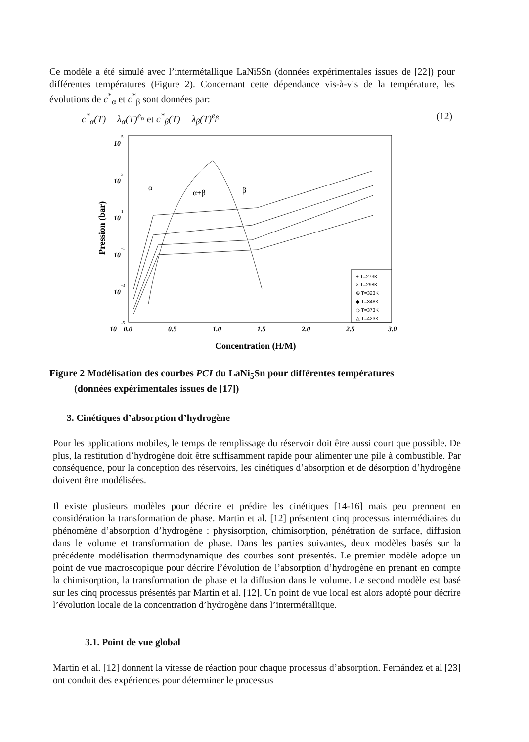Ce modèle a été simulé avec l’intermétallique LaNi5Sn (données expérimentales issues de [22]) pour différentes températures (Figure 2). Concernant cette dépendance vis-à-vis de la température, les évolutions de c<sup>*</sup><sub>α</sub> et c<sup>*</sup><sub>β</sub> sont données par:
c<sup>*</sup><sub>α</sub>(T) = λ<sub>α</sub>(T)<sup>e<sub>α</sub></sup> et c<sup>*</sup><sub>β</sub>(T) = λ<sub>β</sub>(T)<sup>e<sub>β</sub></sup> (12)
10
5
10
3
10
1
10
-1
10
-3
10
-5
0.0
0.5
1.0
1.5
2.0
2.5
3.0
Concentration (H/M)
Pression (bar)
α
α+β
β
+ T=273K
× T=298K
⊕ T=323K
◆ T=348K
◇ T=373K
△ T=423K
Figure 2 Modélisation des courbes PCI du LaNi<sub>5</sub>Sn pour différentes températures
(données expérimentales issues de [17])
3. Cinétiques d’absorption d’hydrogène
Pour les applications mobiles, le temps de remplissage du réservoir doit être aussi court que possible. De plus, la restitution d’hydrogène doit être suffisamment rapide pour alimenter une pile à combustible. Par conséquence, pour la conception des réservoirs, les cinétiques d’absorption et de désorption d’hydrogène doivent être modélisées.
Il existe plusieurs modèles pour décrire et prédire les cinétiques [14-16] mais peu prennent en considération la transformation de phase. Martin et al. [12] présentent cinq processus intermédiaires du phénomène d’absorption d’hydrogène : physisorption, chimisorption, pénétration de surface, diffusion dans le volume et transformation de phase. Dans les parties suivantes, deux modèles basés sur la précédente modélisation thermodynamique des courbes sont présentés. Le premier modèle adopte un point de vue macroscopique pour décrire l’évolution de l’absorption d’hydrogène en prenant en compte la chimisorption, la transformation de phase et la diffusion dans le volume. Le second modèle est basé sur les cinq processus présentés par Martin et al. [12]. Un point de vue local est alors adopté pour décrire l’évolution locale de la concentration d’hydrogène dans l’intermétallique.
3.1. Point de vue global
Martin et al. [12] donnent la vitesse de réaction pour chaque processus d’absorption. Fernández et al [23] ont conduit des expériences pour déterminer le processus